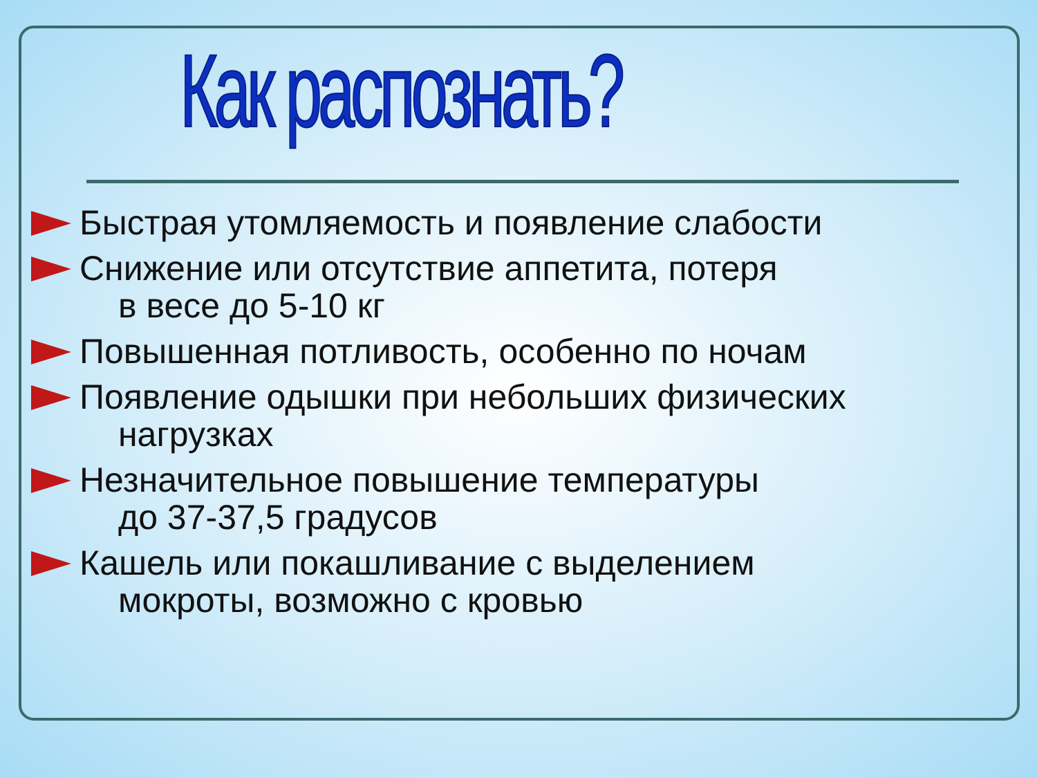Как распознать?
Быстрая утомляемость и появление слабости
Снижение или отсутствие аппетита, потеря
в весе до 5-10 кг
Повышенная потливость, особенно по ночам
Появление одышки при небольших физических
нагрузках
Незначительное повышение температуры
до 37-37,5 градусов
Кашель или покашливание с выделением
мокроты, возможно с кровью